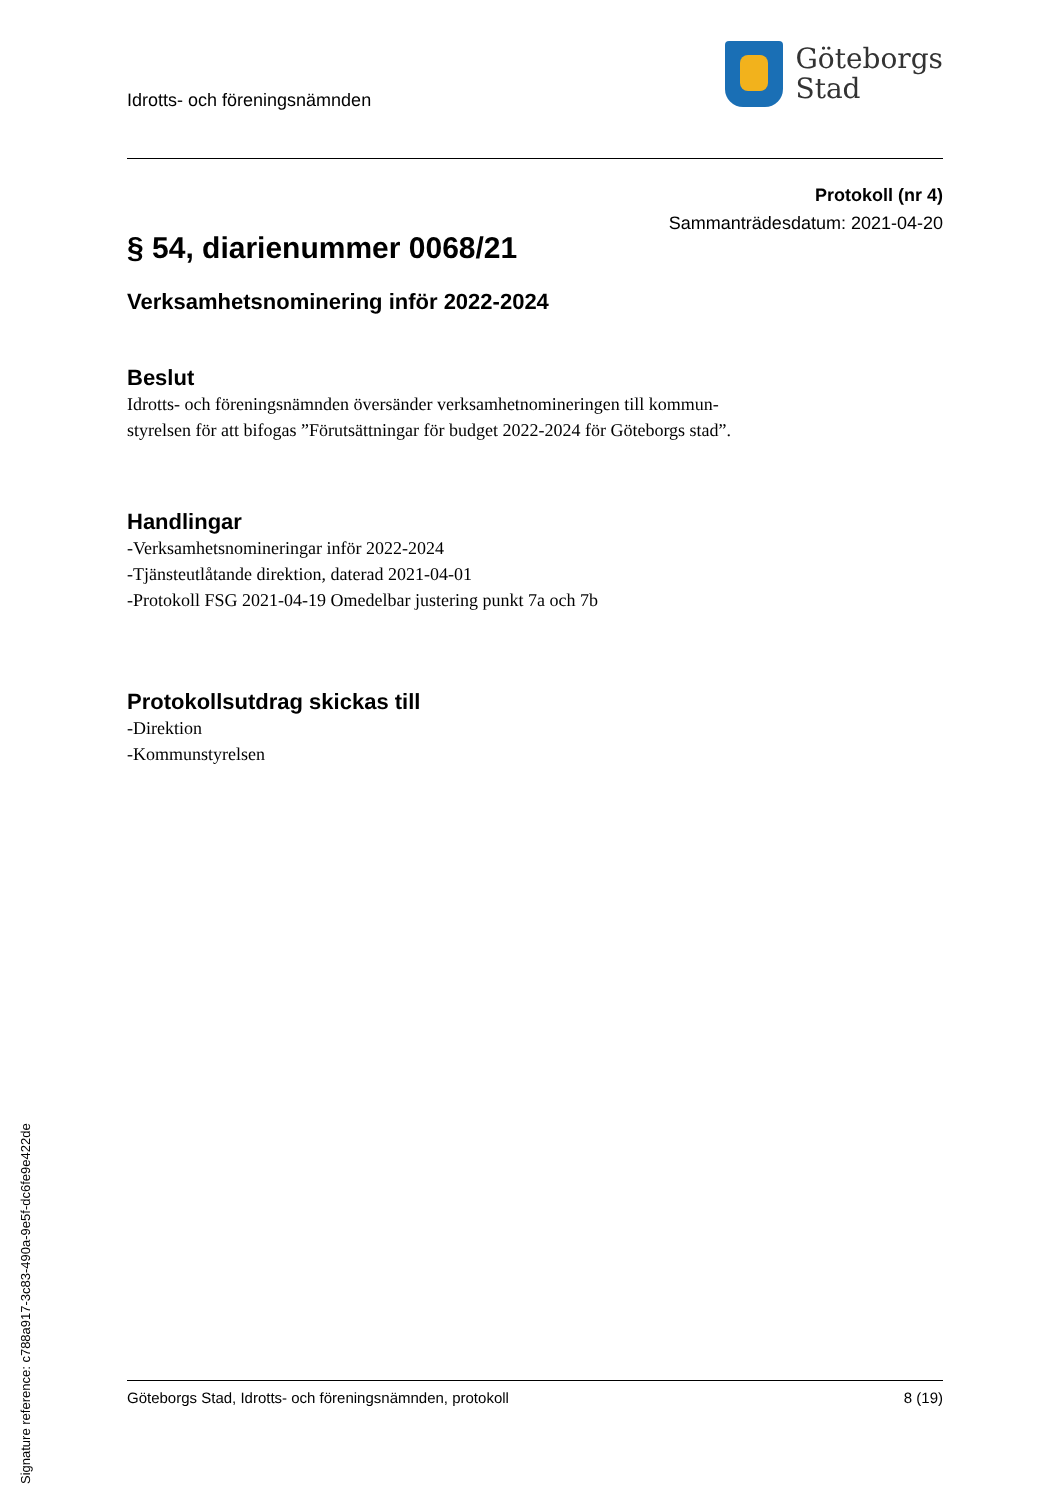Idrotts- och föreningsnämnden
Göteborgs
Stad
Protokoll (nr 4)
Sammanträdesdatum: 2021-04-20
§ 54, diarienummer 0068/21
Verksamhetsnominering inför 2022-2024
Beslut
Idrotts- och föreningsnämnden översänder verksamhetnomineringen till kommun-
styrelsen för att bifogas ”Förutsättningar för budget 2022-2024 för Göteborgs stad”.
Handlingar
-Verksamhetsnomineringar inför 2022-2024
-Tjänsteutlåtande direktion, daterad 2021-04-01
-Protokoll FSG 2021-04-19 Omedelbar justering punkt 7a och 7b
Protokollsutdrag skickas till
-Direktion
-Kommunstyrelsen
Göteborgs Stad, Idrotts- och föreningsnämnden, protokoll 8 (19)
Signature reference: c788a917-3c83-490a-9e5f-dc6fe9e422de